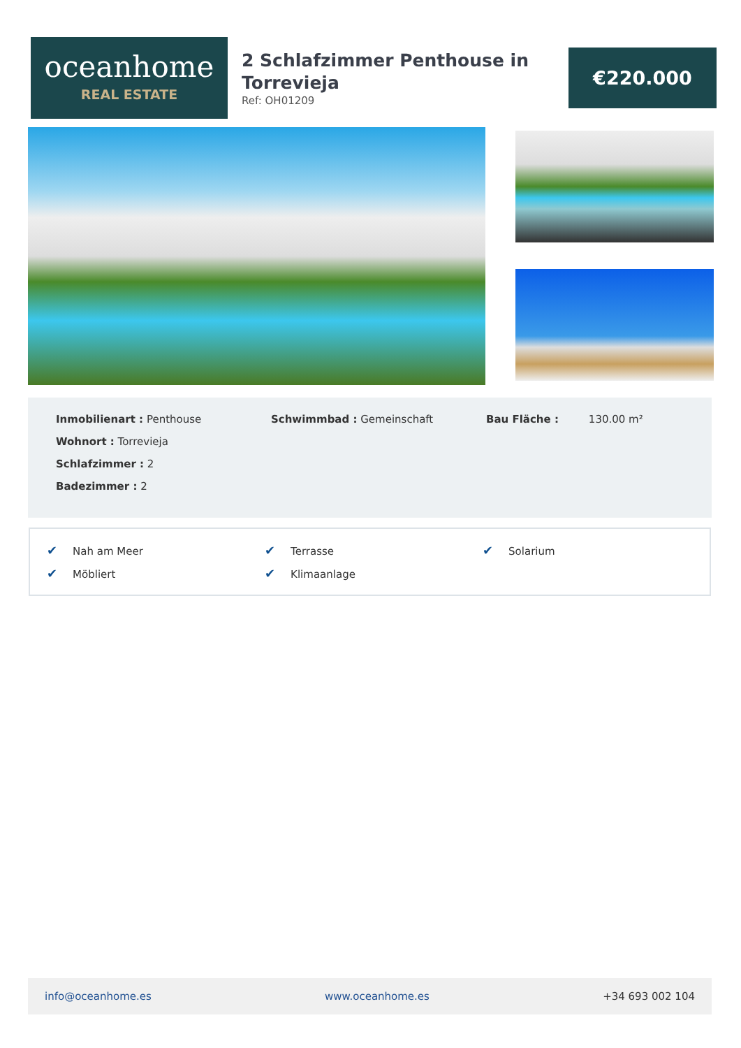oceanhome
REAL ESTATE
2 Schlafzimmer Penthouse in Torrevieja
Ref: OH01209
€220.000
Inmobilienart : Penthouse
Wohnort : Torrevieja
Schlafzimmer : 2
Badezimmer : 2
Schwimmbad : Gemeinschaft Bau Fläche : 130.00 m²
✔ Nah am Meer
✔ Terrasse
✔ Solarium
✔ Möbliert
✔ Klimaanlage
info@oceanhome.es www.oceanhome.es +34 693 002 104